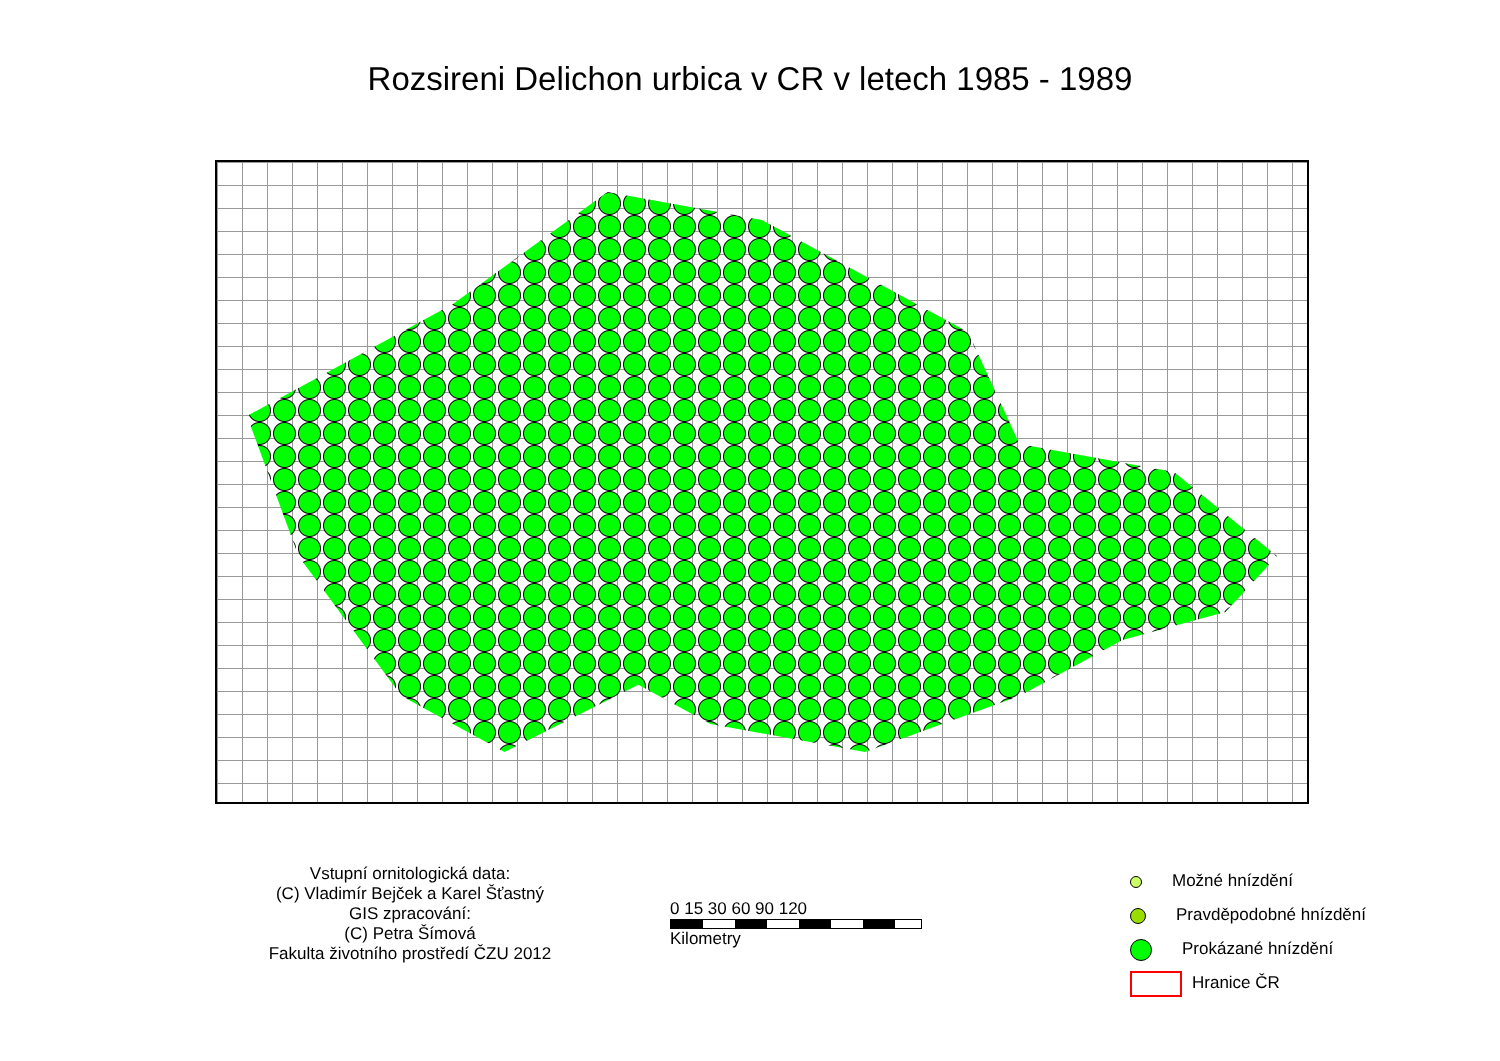Rozsireni Delichon urbica v CR v letech 1985 - 1989
Vstupní ornitologická data:
(C) Vladimír Bejček a Karel Šťastný
GIS zpracování:
(C) Petra Šímová
Fakulta životního prostředí ČZU 2012
0 15 30 60 90 120
Kilometry
Možné hnízdění
Pravděpodobné hnízdění
Prokázané hnízdění
Hranice ČR